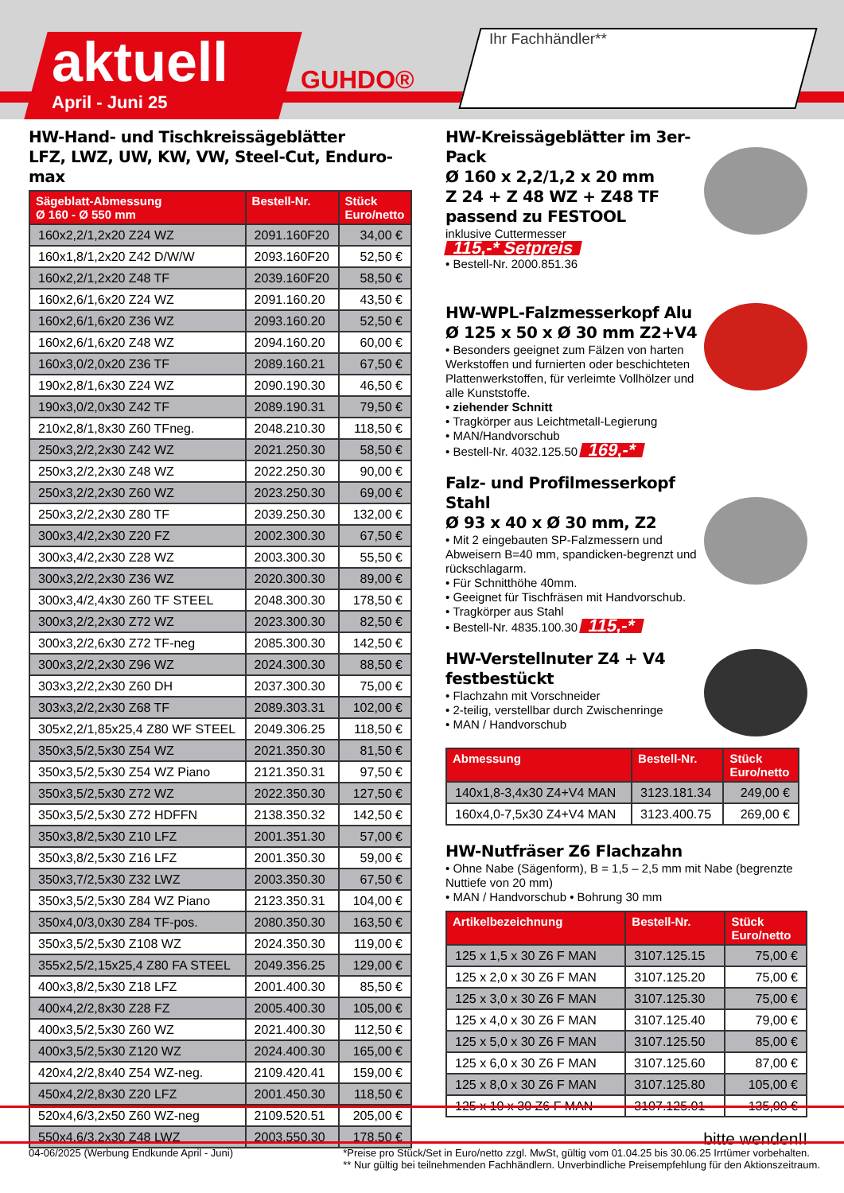aktuell
April - Juni 25
GUHDO®
Ihr Fachhändler**
HW-Hand- und Tischkreissägeblätter
LFZ, LWZ, UW, KW, VW, Steel-Cut, Enduro-max
| Sägeblatt-Abmessung Ø 160 - Ø 550 mm | Bestell-Nr. | Stück Euro/netto |
| --- | --- | --- |
| 160x2,2/1,2x20 Z24 WZ | 2091.160F20 | 34,00 € |
| 160x1,8/1,2x20 Z42 D/W/W | 2093.160F20 | 52,50 € |
| 160x2,2/1,2x20 Z48 TF | 2039.160F20 | 58,50 € |
| 160x2,6/1,6x20 Z24 WZ | 2091.160.20 | 43,50 € |
| 160x2,6/1,6x20 Z36 WZ | 2093.160.20 | 52,50 € |
| 160x2,6/1,6x20 Z48 WZ | 2094.160.20 | 60,00 € |
| 160x3,0/2,0x20 Z36 TF | 2089.160.21 | 67,50 € |
| 190x2,8/1,6x30 Z24 WZ | 2090.190.30 | 46,50 € |
| 190x3,0/2,0x30 Z42 TF | 2089.190.31 | 79,50 € |
| 210x2,8/1,8x30 Z60 TFneg. | 2048.210.30 | 118,50 € |
| 250x3,2/2,2x30 Z42 WZ | 2021.250.30 | 58,50 € |
| 250x3,2/2,2x30 Z48 WZ | 2022.250.30 | 90,00 € |
| 250x3,2/2,2x30 Z60 WZ | 2023.250.30 | 69,00 € |
| 250x3,2/2,2x30 Z80 TF | 2039.250.30 | 132,00 € |
| 300x3,4/2,2x30 Z20 FZ | 2002.300.30 | 67,50 € |
| 300x3,4/2,2x30 Z28 WZ | 2003.300.30 | 55,50 € |
| 300x3,2/2,2x30 Z36 WZ | 2020.300.30 | 89,00 € |
| 300x3,4/2,4x30 Z60 TF STEEL | 2048.300.30 | 178,50 € |
| 300x3,2/2,2x30 Z72 WZ | 2023.300.30 | 82,50 € |
| 300x3,2/2,6x30 Z72 TF-neg | 2085.300.30 | 142,50 € |
| 300x3,2/2,2x30 Z96 WZ | 2024.300.30 | 88,50 € |
| 303x3,2/2,2x30 Z60 DH | 2037.300.30 | 75,00 € |
| 303x3,2/2,2x30 Z68 TF | 2089.303.31 | 102,00 € |
| 305x2,2/1,85x25,4 Z80 WF STEEL | 2049.306.25 | 118,50 € |
| 350x3,5/2,5x30 Z54 WZ | 2021.350.30 | 81,50 € |
| 350x3,5/2,5x30 Z54 WZ Piano | 2121.350.31 | 97,50 € |
| 350x3,5/2,5x30 Z72 WZ | 2022.350.30 | 127,50 € |
| 350x3,5/2,5x30 Z72 HDFFN | 2138.350.32 | 142,50 € |
| 350x3,8/2,5x30 Z10 LFZ | 2001.351.30 | 57,00 € |
| 350x3,8/2,5x30 Z16 LFZ | 2001.350.30 | 59,00 € |
| 350x3,7/2,5x30 Z32 LWZ | 2003.350.30 | 67,50 € |
| 350x3,5/2,5x30 Z84 WZ Piano | 2123.350.31 | 104,00 € |
| 350x4,0/3,0x30 Z84 TF-pos. | 2080.350.30 | 163,50 € |
| 350x3,5/2,5x30 Z108 WZ | 2024.350.30 | 119,00 € |
| 355x2,5/2,15x25,4 Z80 FA STEEL | 2049.356.25 | 129,00 € |
| 400x3,8/2,5x30 Z18 LFZ | 2001.400.30 | 85,50 € |
| 400x4,2/2,8x30 Z28 FZ | 2005.400.30 | 105,00 € |
| 400x3,5/2,5x30 Z60 WZ | 2021.400.30 | 112,50 € |
| 400x3,5/2,5x30 Z120 WZ | 2024.400.30 | 165,00 € |
| 420x4,2/2,8x40 Z54 WZ-neg. | 2109.420.41 | 159,00 € |
| 450x4,2/2,8x30 Z20 LFZ | 2001.450.30 | 118,50 € |
| 520x4,6/3,2x50 Z60 WZ-neg | 2109.520.51 | 205,00 € |
| 550x4,6/3,2x30 Z48 LWZ | 2003.550.30 | 178,50 € |
HW-Kreissägeblätter im 3er-Pack
Ø 160 x 2,2/1,2 x 20 mm
Z 24 + Z 48 WZ + Z48 TF
passend zu FESTOOL
inklusive Cuttermesser 115,-* Setpreis
• Bestell-Nr. 2000.851.36
HW-WPL-Falzmesserkopf Alu
Ø 125 x 50 x Ø 30 mm Z2+V4
• Besonders geeignet zum Fälzen von harten Werkstoffen und furnierten oder beschichteten Plattenwerkstoffen, für verleimte Vollhölzer und alle Kunststoffe.
• ziehender Schnitt
• Tragkörper aus Leichtmetall-Legierung
• MAN/Handvorschub
• Bestell-Nr. 4032.125.50 169,-*
Falz- und Profilmesserkopf Stahl
Ø 93 x 40 x Ø 30 mm, Z2
• Mit 2 eingebauten SP-Falzmessern und Abweisern B=40 mm, spandicken-begrenzt und rückschlagarm.
• Für Schnitthöhe 40mm.
• Geeignet für Tischfräsen mit Handvorschub.
• Tragkörper aus Stahl
• Bestell-Nr. 4835.100.30 115,-*
HW-Verstellnuter Z4 + V4
festbestückt
• Flachzahn mit Vorschneider
• 2-teilig, verstellbar durch Zwischenringe
• MAN / Handvorschub
| Abmessung | Bestell-Nr. | Stück Euro/netto |
| --- | --- | --- |
| 140x1,8-3,4x30 Z4+V4 MAN | 3123.181.34 | 249,00 € |
| 160x4,0-7,5x30 Z4+V4 MAN | 3123.400.75 | 269,00 € |
HW-Nutfräser Z6 Flachzahn
• Ohne Nabe (Sägenform), B = 1,5 – 2,5 mm mit Nabe (begrenzte Nuttiefe von 20 mm)
• MAN / Handvorschub • Bohrung 30 mm
| Artikelbezeichnung | Bestell-Nr. | Stück Euro/netto |
| --- | --- | --- |
| 125 x 1,5 x 30 Z6 F MAN | 3107.125.15 | 75,00 € |
| 125 x 2,0 x 30 Z6 F MAN | 3107.125.20 | 75,00 € |
| 125 x 3,0 x 30 Z6 F MAN | 3107.125.30 | 75,00 € |
| 125 x 4,0 x 30 Z6 F MAN | 3107.125.40 | 79,00 € |
| 125 x 5,0 x 30 Z6 F MAN | 3107.125.50 | 85,00 € |
| 125 x 6,0 x 30 Z6 F MAN | 3107.125.60 | 87,00 € |
| 125 x 8,0 x 30 Z6 F MAN | 3107.125.80 | 105,00 € |
| 125 x 10 x 30 Z6 F MAN | 3107.125.01 | 135,00 € |
bitte wenden!!
04-06/2025 (Werbung Endkunde April - Juni)
*Preise pro Stück/Set in Euro/netto zzgl. MwSt, gültig vom 01.04.25 bis 30.06.25 Irrtümer vorbehalten.
** Nur gültig bei teilnehmenden Fachhändlern. Unverbindliche Preisempfehlung für den Aktionszeitraum.